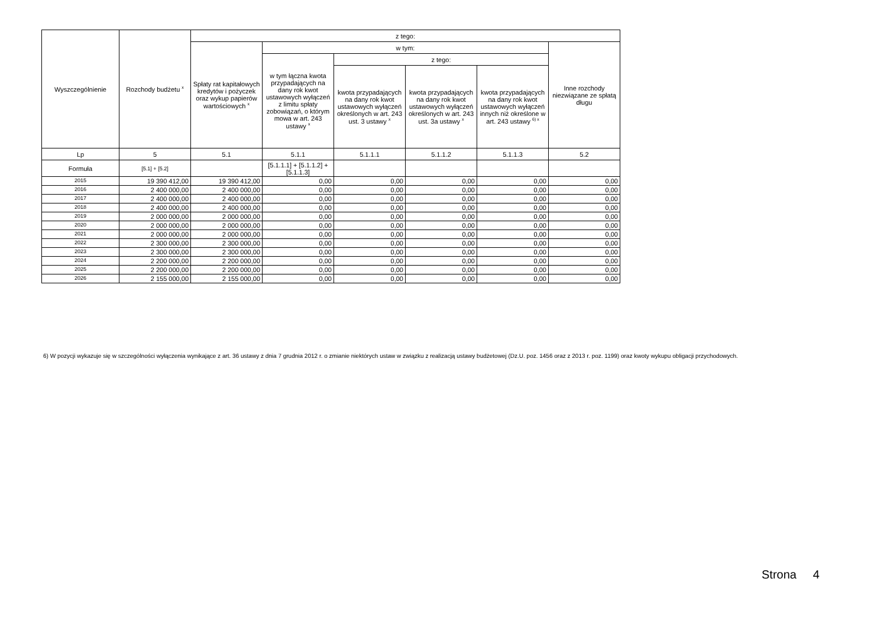| Wyszczególnienie | Rozchody budżetu <sup>x</sup> | z tego: | | | | | |
| --- | --- | --- | --- | --- | --- | --- | --- |
| | | Spłaty rat kapitałowych kredytów i pożyczek oraz wykup papierów wartościowych <sup>x</sup> | w tym: | | | | Inne rozchody niezwiązane ze spłatą długu |
| | | | w tym łączna kwota przypadających na dany rok kwot ustawowych wyłączeń z limitu spłaty zobowiązań, o którym mowa w art. 243 ustawy <sup>x</sup> | z tego: | | | |
| | | | | kwota przypadających na dany rok kwot ustawowych wyłączeń określonych w art. 243 ust. 3 ustawy <sup>x</sup> | kwota przypadających na dany rok kwot ustawowych wyłączeń określonych w art. 243 ust. 3a ustawy <sup>x</sup> | kwota przypadających na dany rok kwot ustawowych wyłączeń innych niż określone w art. 243 ustawy <sup>6) x</sup> | |
| Lp | 5 | 5.1 | 5.1.1 | 5.1.1.1 | 5.1.1.2 | 5.1.1.3 | 5.2 |
| Formuła | [5.1] + [5.2] | | [5.1.1.1] + [5.1.1.2] + [5.1.1.3] | | | | |
| 2015 | 19 390 412,00 | 19 390 412,00 | 0,00 | 0,00 | 0,00 | 0,00 | 0,00 |
| 2016 | 2 400 000,00 | 2 400 000,00 | 0,00 | 0,00 | 0,00 | 0,00 | 0,00 |
| 2017 | 2 400 000,00 | 2 400 000,00 | 0,00 | 0,00 | 0,00 | 0,00 | 0,00 |
| 2018 | 2 400 000,00 | 2 400 000,00 | 0,00 | 0,00 | 0,00 | 0,00 | 0,00 |
| 2019 | 2 000 000,00 | 2 000 000,00 | 0,00 | 0,00 | 0,00 | 0,00 | 0,00 |
| 2020 | 2 000 000,00 | 2 000 000,00 | 0,00 | 0,00 | 0,00 | 0,00 | 0,00 |
| 2021 | 2 000 000,00 | 2 000 000,00 | 0,00 | 0,00 | 0,00 | 0,00 | 0,00 |
| 2022 | 2 300 000,00 | 2 300 000,00 | 0,00 | 0,00 | 0,00 | 0,00 | 0,00 |
| 2023 | 2 300 000,00 | 2 300 000,00 | 0,00 | 0,00 | 0,00 | 0,00 | 0,00 |
| 2024 | 2 200 000,00 | 2 200 000,00 | 0,00 | 0,00 | 0,00 | 0,00 | 0,00 |
| 2025 | 2 200 000,00 | 2 200 000,00 | 0,00 | 0,00 | 0,00 | 0,00 | 0,00 |
| 2026 | 2 155 000,00 | 2 155 000,00 | 0,00 | 0,00 | 0,00 | 0,00 | 0,00 |
6) W pozycji wykazuje się w szczególności wyłączenia wynikające z art. 36 ustawy z dnia 7 grudnia 2012 r. o zmianie niektórych ustaw w związku z realizacją ustawy budżetowej (Dz.U. poz. 1456 oraz z 2013 r. poz. 1199) oraz kwoty wykupu obligacji przychodowych.
Strona 4